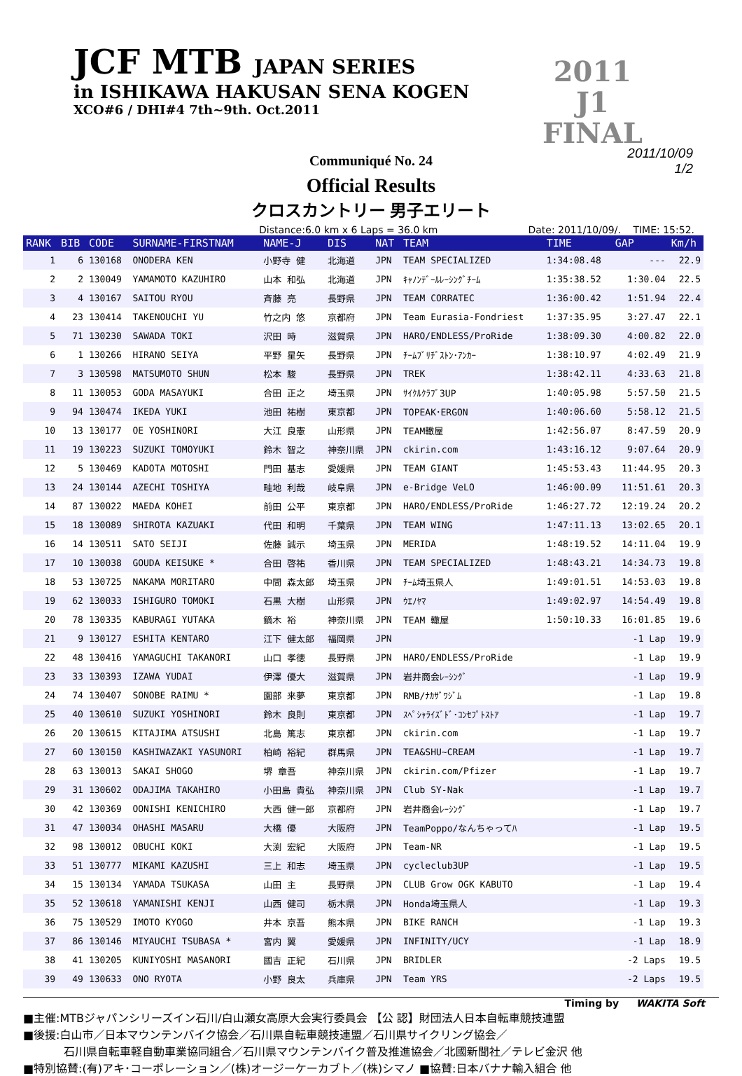JCF MTB JAPAN SERIES
in ISHIKAWA HAKUSAN SENA KOGEN
XCO#6 / DHI#4 7th~9th. Oct.2011
2011
J1
FINAL
2011/10/09
1/2
Communiqué No. 24
Official Results
クロスカントリー 男子エリート
Distance:6.0 km x 6 Laps = 36.0 km Date: 2011/10/09/. TIME: 15:52.
| RANK | BIB | CODE | SURNAME-FIRSTNAM | NAME-J | DIS | NAT | TEAM | TIME | GAP | Km/h |
| --- | --- | --- | --- | --- | --- | --- | --- | --- | --- | --- |
| 1 | 6 | 130168 | ONODERA KEN | 小野寺 健 | 北海道 | JPN | TEAM SPECIALIZED | 1:34:08.48 | --- | 22.9 |
| 2 | 2 | 130049 | YAMAMOTO KAZUHIRO | 山本 和弘 | 北海道 | JPN | ｷｬﾉﾝﾃﾞｰﾙﾚｰｼﾝｸﾞﾁｰﾑ | 1:35:38.52 | 1:30.04 | 22.5 |
| 3 | 4 | 130167 | SAITOU RYOU | 斉藤 亮 | 長野県 | JPN | TEAM CORRATEC | 1:36:00.42 | 1:51.94 | 22.4 |
| 4 | 23 | 130414 | TAKENOUCHI YU | 竹之内 悠 | 京都府 | JPN | Team Eurasia-Fondriest | 1:37:35.95 | 3:27.47 | 22.1 |
| 5 | 71 | 130230 | SAWADA TOKI | 沢田 時 | 滋賀県 | JPN | HARO/ENDLESS/ProRide | 1:38:09.30 | 4:00.82 | 22.0 |
| 6 | 1 | 130266 | HIRANO SEIYA | 平野 星矢 | 長野県 | JPN | ﾁｰﾑﾌﾞﾘﾁﾞｽﾄﾝ･ｱﾝｶｰ | 1:38:10.97 | 4:02.49 | 21.9 |
| 7 | 3 | 130598 | MATSUMOTO SHUN | 松本 駿 | 長野県 | JPN | TREK | 1:38:42.11 | 4:33.63 | 21.8 |
| 8 | 11 | 130053 | GODA MASAYUKI | 合田 正之 | 埼玉県 | JPN | ｻｲｸﾙｸﾗﾌﾞ3UP | 1:40:05.98 | 5:57.50 | 21.5 |
| 9 | 94 | 130474 | IKEDA YUKI | 池田 祐樹 | 東京都 | JPN | TOPEAK･ERGON | 1:40:06.60 | 5:58.12 | 21.5 |
| 10 | 13 | 130177 | OE YOSHINORI | 大江 良憲 | 山形県 | JPN | TEAM轍屋 | 1:42:56.07 | 8:47.59 | 20.9 |
| 11 | 19 | 130223 | SUZUKI TOMOYUKI | 鈴木 智之 | 神奈川県 | JPN | ckirin.com | 1:43:16.12 | 9:07.64 | 20.9 |
| 12 | 5 | 130469 | KADOTA MOTOSHI | 門田 基志 | 愛媛県 | JPN | TEAM GIANT | 1:45:53.43 | 11:44.95 | 20.3 |
| 13 | 24 | 130144 | AZECHI TOSHIYA | 畦地 利哉 | 岐阜県 | JPN | e-Bridge VeLO | 1:46:00.09 | 11:51.61 | 20.3 |
| 14 | 87 | 130022 | MAEDA KOHEI | 前田 公平 | 東京都 | JPN | HARO/ENDLESS/ProRide | 1:46:27.72 | 12:19.24 | 20.2 |
| 15 | 18 | 130089 | SHIROTA KAZUAKI | 代田 和明 | 千葉県 | JPN | TEAM WING | 1:47:11.13 | 13:02.65 | 20.1 |
| 16 | 14 | 130511 | SATO SEIJI | 佐藤 誠示 | 埼玉県 | JPN | MERIDA | 1:48:19.52 | 14:11.04 | 19.9 |
| 17 | 10 | 130038 | GOUDA KEISUKE * | 合田 啓祐 | 香川県 | JPN | TEAM SPECIALIZED | 1:48:43.21 | 14:34.73 | 19.8 |
| 18 | 53 | 130725 | NAKAMA MORITARO | 中間 森太郎 | 埼玉県 | JPN | ﾁｰﾑ埼玉県人 | 1:49:01.51 | 14:53.03 | 19.8 |
| 19 | 62 | 130033 | ISHIGURO TOMOKI | 石黒 大樹 | 山形県 | JPN | ｳｴﾉﾔﾏ | 1:49:02.97 | 14:54.49 | 19.8 |
| 20 | 78 | 130335 | KABURAGI YUTAKA | 鏑木 裕 | 神奈川県 | JPN | TEAM 轍屋 | 1:50:10.33 | 16:01.85 | 19.6 |
| 21 | 9 | 130127 | ESHITA KENTARO | 江下 健太郎 | 福岡県 | JPN | | | -1 Lap | 19.9 |
| 22 | 48 | 130416 | YAMAGUCHI TAKANORI | 山口 孝徳 | 長野県 | JPN | HARO/ENDLESS/ProRide | | -1 Lap | 19.9 |
| 23 | 33 | 130393 | IZAWA YUDAI | 伊澤 優大 | 滋賀県 | JPN | 岩井商会ﾚｰｼﾝｸﾞ | | -1 Lap | 19.9 |
| 24 | 74 | 130407 | SONOBE RAIMU * | 園部 来夢 | 東京都 | JPN | RMB/ﾅｶｻﾞﾜｼﾞﾑ | | -1 Lap | 19.8 |
| 25 | 40 | 130610 | SUZUKI YOSHINORI | 鈴木 良則 | 東京都 | JPN | ｽﾍﾟｼｬﾗｲｽﾞﾄﾞ･ｺﾝｾﾌﾟﾄｽﾄｱ | | -1 Lap | 19.7 |
| 26 | 20 | 130615 | KITAJIMA ATSUSHI | 北島 篤志 | 東京都 | JPN | ckirin.com | | -1 Lap | 19.7 |
| 27 | 60 | 130150 | KASHIWAZAKI YASUNORI | 柏崎 裕紀 | 群馬県 | JPN | TEA&SHU~CREAM | | -1 Lap | 19.7 |
| 28 | 63 | 130013 | SAKAI SHOGO | 堺 章吾 | 神奈川県 | JPN | ckirin.com/Pfizer | | -1 Lap | 19.7 |
| 29 | 31 | 130602 | ODAJIMA TAKAHIRO | 小田島 貴弘 | 神奈川県 | JPN | Club SY-Nak | | -1 Lap | 19.7 |
| 30 | 42 | 130369 | OONISHI KENICHIRO | 大西 健一郎 | 京都府 | JPN | 岩井商会ﾚｰｼﾝｸﾞ | | -1 Lap | 19.7 |
| 31 | 47 | 130034 | OHASHI MASARU | 大橋 優 | 大阪府 | JPN | TeamPoppo/なんちゃってﾊ | | -1 Lap | 19.5 |
| 32 | 98 | 130012 | OBUCHI KOKI | 大渕 宏紀 | 大阪府 | JPN | Team-NR | | -1 Lap | 19.5 |
| 33 | 51 | 130777 | MIKAMI KAZUSHI | 三上 和志 | 埼玉県 | JPN | cycleclub3UP | | -1 Lap | 19.5 |
| 34 | 15 | 130134 | YAMADA TSUKASA | 山田 主 | 長野県 | JPN | CLUB Grow OGK KABUTO | | -1 Lap | 19.4 |
| 35 | 52 | 130618 | YAMANISHI KENJI | 山西 健司 | 栃木県 | JPN | Honda埼玉県人 | | -1 Lap | 19.3 |
| 36 | 75 | 130529 | IMOTO KYOGO | 井本 京吾 | 熊本県 | JPN | BIKE RANCH | | -1 Lap | 19.3 |
| 37 | 86 | 130146 | MIYAUCHI TSUBASA * | 宮内 翼 | 愛媛県 | JPN | INFINITY/UCY | | -1 Lap | 18.9 |
| 38 | 41 | 130205 | KUNIYOSHI MASANORI | 國吉 正紀 | 石川県 | JPN | BRIDLER | | -2 Laps | 19.5 |
| 39 | 49 | 130633 | ONO RYOTA | 小野 良太 | 兵庫県 | JPN | Team YRS | | -2 Laps | 19.5 |
Timing by WAKITA Soft
■主催:MTBジャパンシリーズイン石川/白山瀬女高原大会実行委員会 【公 認】財団法人日本自転車競技連盟
■後援:白山市／日本マウンテンバイク協会／石川県自転車競技連盟／石川県サイクリング協会／
石川県自転車軽自動車業協同組合／石川県マウンテンバイク普及推進協会／北國新聞社／テレビ金沢 他
■特別協賛:(有)アキ･コーポレーション／(株)オージーケーカブト／(株)シマノ ■協賛:日本バナナ輸入組合 他